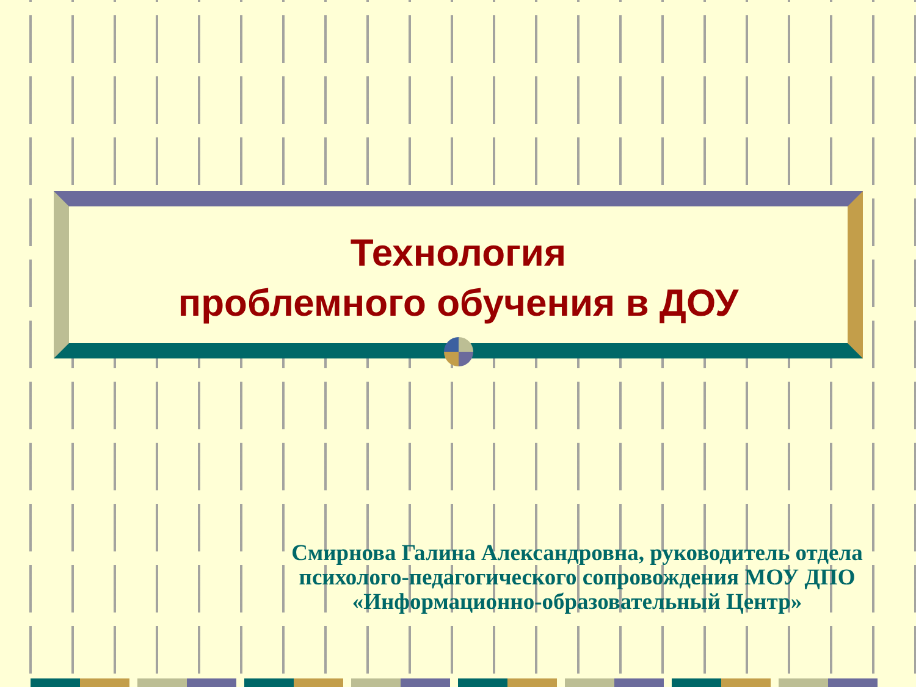Технология
проблемного обучения в ДОУ
Смирнова Галина Александровна, руководитель отдела психолого-педагогического сопровождения МОУ ДПО «Информационно-образовательный Центр»